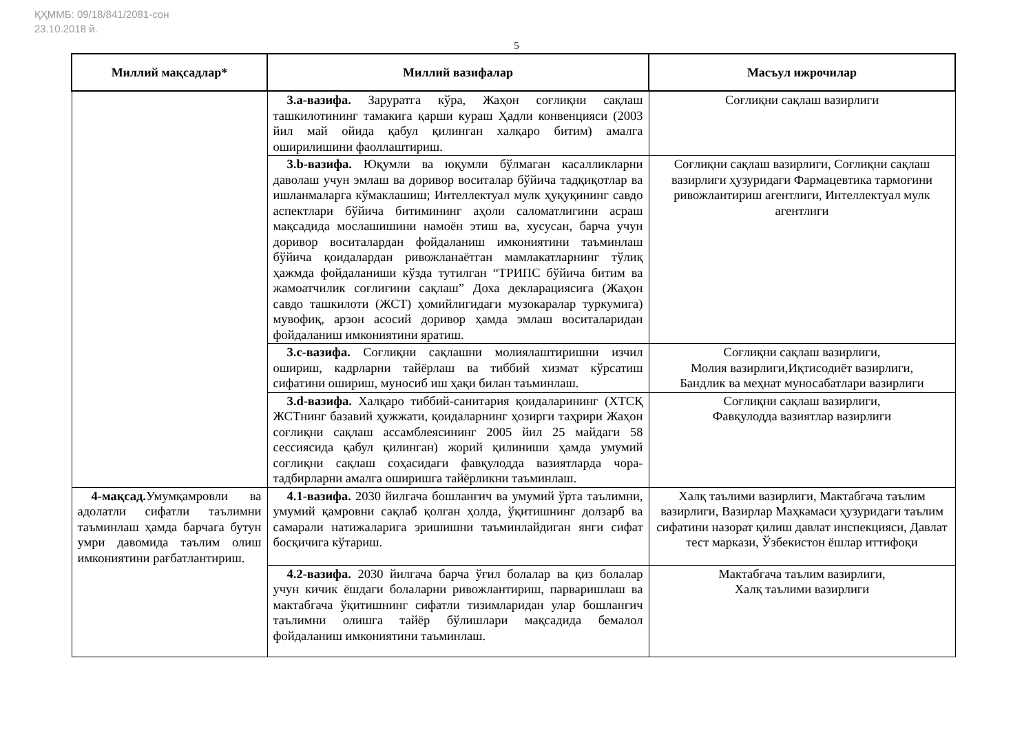ҚҲММБ: 09/18/841/2081-сон
23.10.2018 й.
5
| Миллий мақсадлар* | Миллий вазифалар | Масъул ижрочилар |
| --- | --- | --- |
| | 3.а-вазифа. Заруратга кўра, Жаҳон соғлиқни сақлаш ташкилотининг тамакига қарши кураш Ҳадли конвенцияси (2003 йил май ойида қабул қилинган халқаро битим) амалга оширилишини фаоллаштириш. | Соғлиқни сақлаш вазирлиги |
| | 3.b-вазифа. Юқумли ва юқумли бўлмаган касалликларни даволаш учун эмлаш ва доривор воситалар бўйича тадқиқотлар ва ишланмаларга кўмаклашиш; Интеллектуал мулк ҳуқуқининг савдо аспектлари бўйича битимининг аҳоли саломатлигини асраш мақсадида мослашишини намоён этиш ва, хусусан, барча учун доривор воситалардан фойдаланиш имкониятини таъминлаш бўйича қоидалардан ривожланаётган мамлакатларнинг тўлиқ ҳажмда фойдаланиши кўзда тутилган “ТРИПС бўйича битим ва жамоатчилик соғлиғини сақлаш” Доха декларациясига (Жаҳон савдо ташкилоти (ЖСТ) ҳомийлигидаги музокаралар туркумига) мувофиқ, арзон асосий доривор ҳамда эмлаш воситаларидан фойдаланиш имкониятини яратиш. | Соғлиқни сақлаш вазирлиги, Соғлиқни сақлаш вазирлиги ҳузуридаги Фармацевтика тармоғини ривожлантириш агентлиги, Интеллектуал мулк агентлиги |
| | 3.с-вазифа. Соғлиқни сақлашни молиялаштиришни изчил ошириш, кадрларни тайёрлаш ва тиббий хизмат кўрсатиш сифатини ошириш, муносиб иш ҳақи билан таъминлаш. | Соғлиқни сақлаш вазирлиги, Молия вазирлиги,Иқтисодиёт вазирлиги, Бандлик ва меҳнат муносабатлари вазирлиги |
| | 3.d-вазифа. Халқаро тиббий-санитария қоидаларининг (ХТСҚ ЖСТнинг базавий ҳужжати, қоидаларнинг ҳозирги таҳрири Жаҳон соғлиқни сақлаш ассамблеясининг 2005 йил 25 майдаги 58 сессиясида қабул қилинган) жорий қилиниши ҳамда умумий соғлиқни сақлаш соҳасидаги фавқулодда вазиятларда чора-тадбирларни амалга оширишга тайёрликни таъминлаш. | Соғлиқни сақлаш вазирлиги, Фавқулодда вазиятлар вазирлиги |
| 4-мақсад. Умумқамровли ва адолатли сифатли таълимни таъминлаш ҳамда барчага бутун умри давомида таълим олиш имкониятини рағбатлантириш. | 4.1-вазифа. 2030 йилгача бошланғич ва умумий ўрта таълимни, умумий қамровни сақлаб қолган ҳолда, ўқитишнинг долзарб ва самарали натижаларига эришишни таъминлайдиган янги сифат босқичига кўтариш. | Халқ таълими вазирлиги, Мактабгача таълим вазирлиги, Вазирлар Маҳкамаси ҳузуридаги таълим сифатини назорат қилиш давлат инспекцияси, Давлат тест маркази, Ўзбекистон ёшлар иттифоқи |
| | 4.2-вазифа. 2030 йилгача барча ўғил болалар ва қиз болалар учун кичик ёшдаги болаларни ривожлантириш, парваришлаш ва мактабгача ўқитишнинг сифатли тизимларидан улар бошланғич таълимни олишга тайёр бўлишлари мақсадида бемалол фойдаланиш имкониятини таъминлаш. | Мактабгача таълим вазирлиги, Халқ таълими вазирлиги |